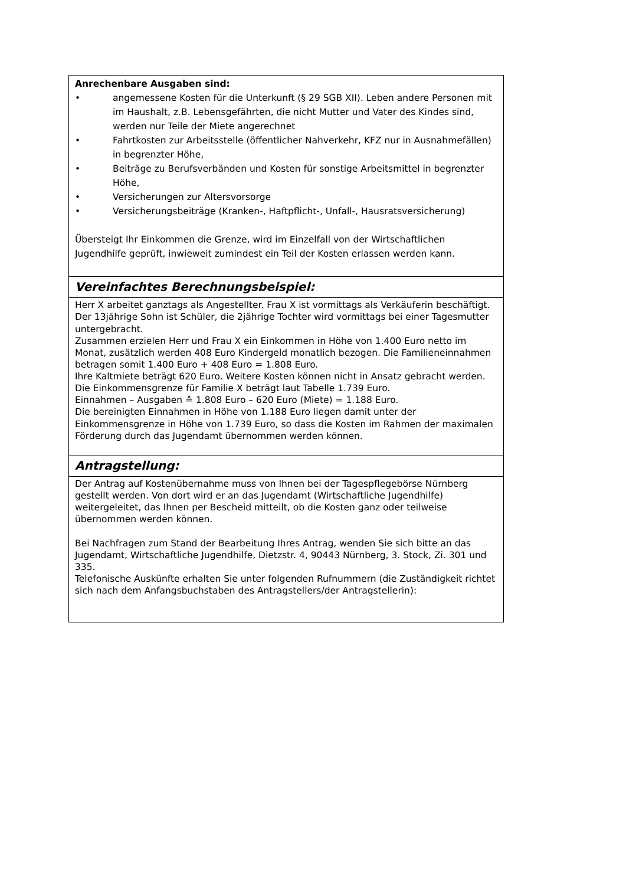| Anrechenbare Ausgaben sind: • angemessene Kosten für die Unterkunft (§ 29 SGB XII). Leben andere Personen mit im Haushalt, z.B. Lebensgefährten, die nicht Mutter und Vater des Kindes sind, werden nur Teile der Miete angerechnet • Fahrtkosten zur Arbeitsstelle (öffentlicher Nahverkehr, KFZ nur in Ausnahmefällen) in begrenzter Höhe, • Beiträge zu Berufsverbänden und Kosten für sonstige Arbeitsmittel in begrenzter Höhe, • Versicherungen zur Altersvorsorge • Versicherungsbeiträge (Kranken-, Haftpflicht-, Unfall-, Hausratsversicherung) Übersteigt Ihr Einkommen die Grenze, wird im Einzelfall von der Wirtschaftlichen Jugendhilfe geprüft, inwieweit zumindest ein Teil der Kosten erlassen werden kann. |
| Vereinfachtes Berechnungsbeispiel: |
| Herr X arbeitet ganztags als Angestellter. Frau X ist vormittags als Verkäuferin beschäftigt. Der 13jährige Sohn ist Schüler, die 2jährige Tochter wird vormittags bei einer Tagesmutter untergebracht. Zusammen erzielen Herr und Frau X ein Einkommen in Höhe von 1.400 Euro netto im Monat, zusätzlich werden 408 Euro Kindergeld monatlich bezogen. Die Familieneinnahmen betragen somit 1.400 Euro + 408 Euro = 1.808 Euro. Ihre Kaltmiete beträgt 620 Euro. Weitere Kosten können nicht in Ansatz gebracht werden. Die Einkommensgrenze für Familie X beträgt laut Tabelle 1.739 Euro. Einnahmen – Ausgaben ≙ 1.808 Euro – 620 Euro (Miete) = 1.188 Euro. Die bereinigten Einnahmen in Höhe von 1.188 Euro liegen damit unter der Einkommensgrenze in Höhe von 1.739 Euro, so dass die Kosten im Rahmen der maximalen Förderung durch das Jugendamt übernommen werden können. |
| Antragstellung: |
| Der Antrag auf Kostenübernahme muss von Ihnen bei der Tagespflegebörse Nürnberg gestellt werden. Von dort wird er an das Jugendamt (Wirtschaftliche Jugendhilfe) weitergeleitet, das Ihnen per Bescheid mitteilt, ob die Kosten ganz oder teilweise übernommen werden können. Bei Nachfragen zum Stand der Bearbeitung Ihres Antrag, wenden Sie sich bitte an das Jugendamt, Wirtschaftliche Jugendhilfe, Dietzstr. 4, 90443 Nürnberg, 3. Stock, Zi. 301 und 335. Telefonische Auskünfte erhalten Sie unter folgenden Rufnummern (die Zuständigkeit richtet sich nach dem Anfangsbuchstaben des Antragstellers/der Antragstellerin): |